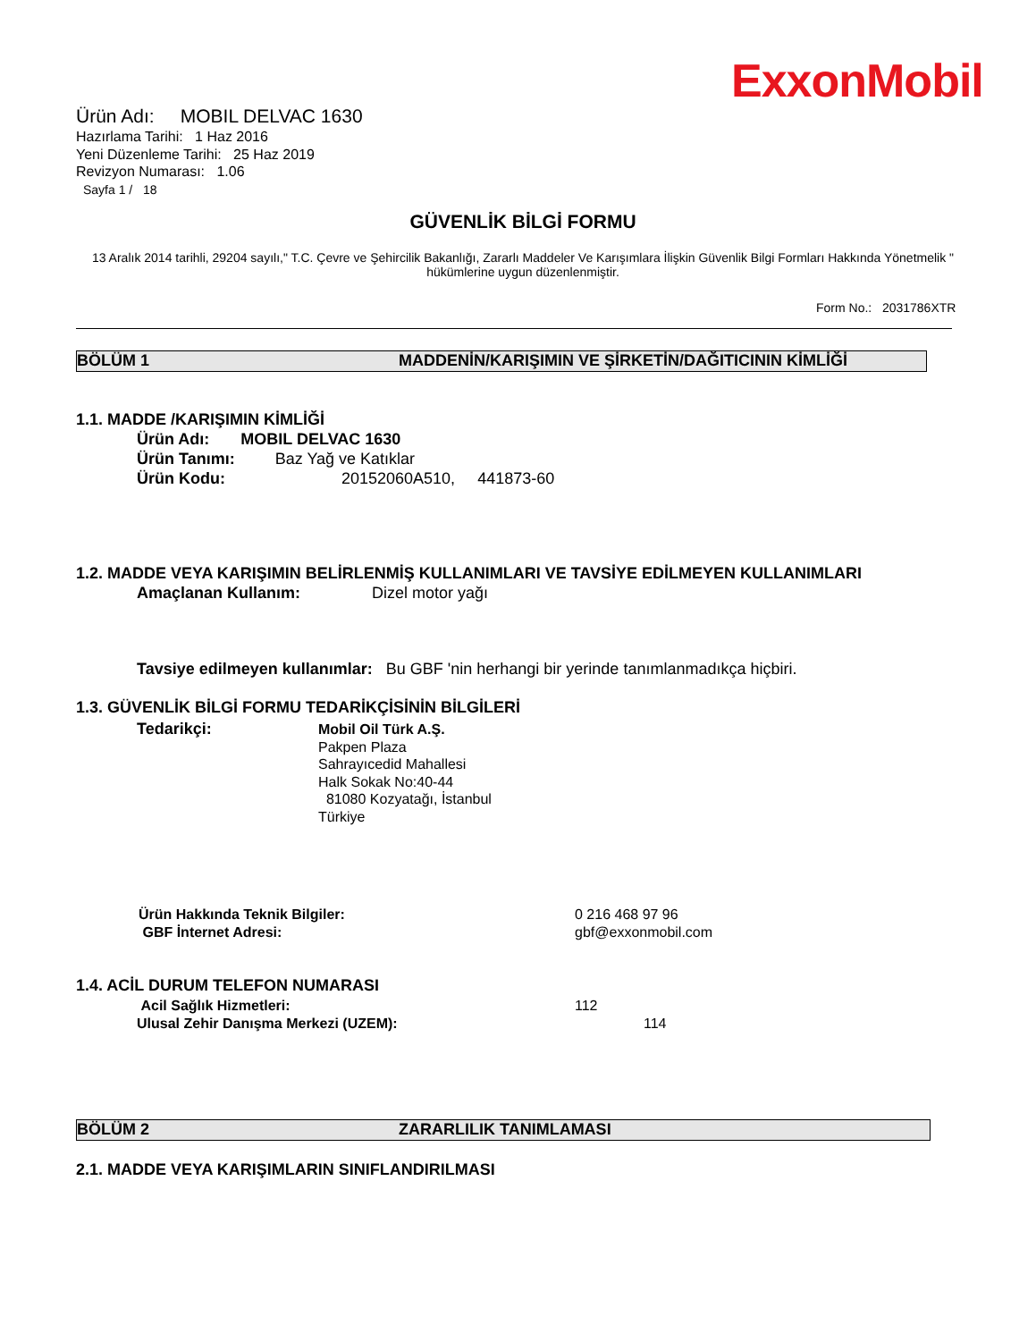ExxonMobil
Ürün Adı: MOBIL DELVAC 1630
Hazırlama Tarihi: 1 Haz 2016
Yeni Düzenleme Tarihi: 25 Haz 2019
Revizyon Numarası: 1.06
Sayfa 1 / 18
GÜVENLİK BİLGİ FORMU
13 Aralık 2014 tarihli, 29204 sayılı," T.C. Çevre ve Şehircilik Bakanlığı, Zararlı Maddeler Ve Karışımlara İlişkin Güvenlik Bilgi Formları Hakkında Yönetmelik " hükümlerine uygun düzenlenmiştir.
Form No.: 2031786XTR
BÖLÜM 1 MADDENİN/KARIŞIMIN VE ŞİRKETİN/DAĞITICININ KİMLİĞİ
1.1. MADDE /KARIŞIMIN KİMLİĞİ
Ürün Adı: MOBIL DELVAC 1630
Ürün Tanımı: Baz Yağ ve Katıklar
Ürün Kodu: 20152060A510, 441873-60
1.2. MADDE VEYA KARIŞIMIN BELİRLENMİŞ KULLANIMLARI VE TAVSİYE EDİLMEYEN KULLANIMLARI
Amaçlanan Kullanım: Dizel motor yağı
Tavsiye edilmeyen kullanımlar: Bu GBF 'nin herhangi bir yerinde tanımlanmadıkça hiçbiri.
1.3. GÜVENLİK BİLGİ FORMU TEDARİKÇİSİNİN BİLGİLERİ
Tedarikçi:
Mobil Oil Türk A.Ş.
Pakpen Plaza
Sahrayıcedid Mahallesi
Halk Sokak No:40-44
81080 Kozyatağı, İstanbul
Türkiye
Ürün Hakkında Teknik Bilgiler:
GBF İnternet Adresi:
0 216 468 97 96
gbf@exxonmobil.com
1.4. ACİL DURUM TELEFON NUMARASI
Acil Sağlık Hizmetleri:
Ulusal Zehir Danışma Merkezi (UZEM):
112
114
BÖLÜM 2 ZARARLILIK TANIMLAMASI
2.1. MADDE VEYA KARIŞIMLARIN SINIFLANDIRILMASI